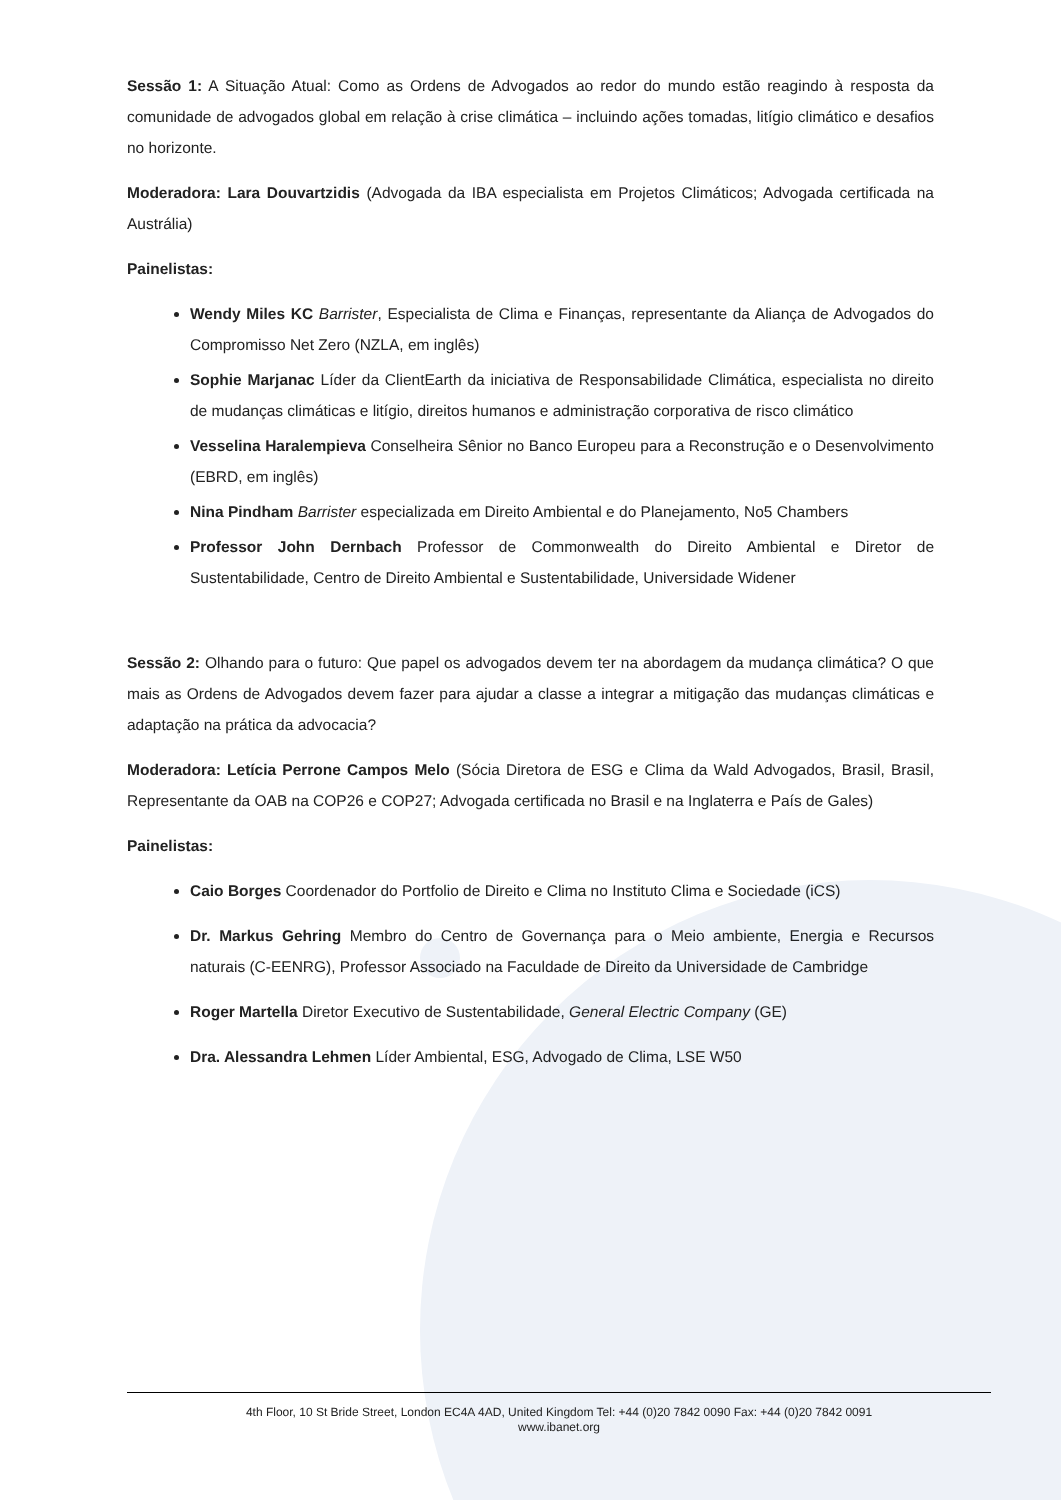Sessão 1: A Situação Atual: Como as Ordens de Advogados ao redor do mundo estão reagindo à resposta da comunidade de advogados global em relação à crise climática – incluindo ações tomadas, litígio climático e desafios no horizonte.
Moderadora: Lara Douvartzidis (Advogada da IBA especialista em Projetos Climáticos; Advogada certificada na Austrália)
Painelistas:
Wendy Miles KC Barrister, Especialista de Clima e Finanças, representante da Aliança de Advogados do Compromisso Net Zero (NZLA, em inglês)
Sophie Marjanac Líder da ClientEarth da iniciativa de Responsabilidade Climática, especialista no direito de mudanças climáticas e litígio, direitos humanos e administração corporativa de risco climático
Vesselina Haralempieva Conselheira Sênior no Banco Europeu para a Reconstrução e o Desenvolvimento (EBRD, em inglês)
Nina Pindham Barrister especializada em Direito Ambiental e do Planejamento, No5 Chambers
Professor John Dernbach Professor de Commonwealth do Direito Ambiental e Diretor de Sustentabilidade, Centro de Direito Ambiental e Sustentabilidade, Universidade Widener
Sessão 2: Olhando para o futuro: Que papel os advogados devem ter na abordagem da mudança climática? O que mais as Ordens de Advogados devem fazer para ajudar a classe a integrar a mitigação das mudanças climáticas e adaptação na prática da advocacia?
Moderadora: Letícia Perrone Campos Melo (Sócia Diretora de ESG e Clima da Wald Advogados, Brasil, Brasil, Representante da OAB na COP26 e COP27; Advogada certificada no Brasil e na Inglaterra e País de Gales)
Painelistas:
Caio Borges Coordenador do Portfolio de Direito e Clima no Instituto Clima e Sociedade (iCS)
Dr. Markus Gehring Membro do Centro de Governança para o Meio ambiente, Energia e Recursos naturais (C-EENRG), Professor Associado na Faculdade de Direito da Universidade de Cambridge
Roger Martella Diretor Executivo de Sustentabilidade, General Electric Company (GE)
Dra. Alessandra Lehmen Líder Ambiental, ESG, Advogado de Clima, LSE W50
4th Floor, 10 St Bride Street, London EC4A 4AD, United Kingdom Tel: +44 (0)20 7842 0090 Fax: +44 (0)20 7842 0091
www.ibanet.org